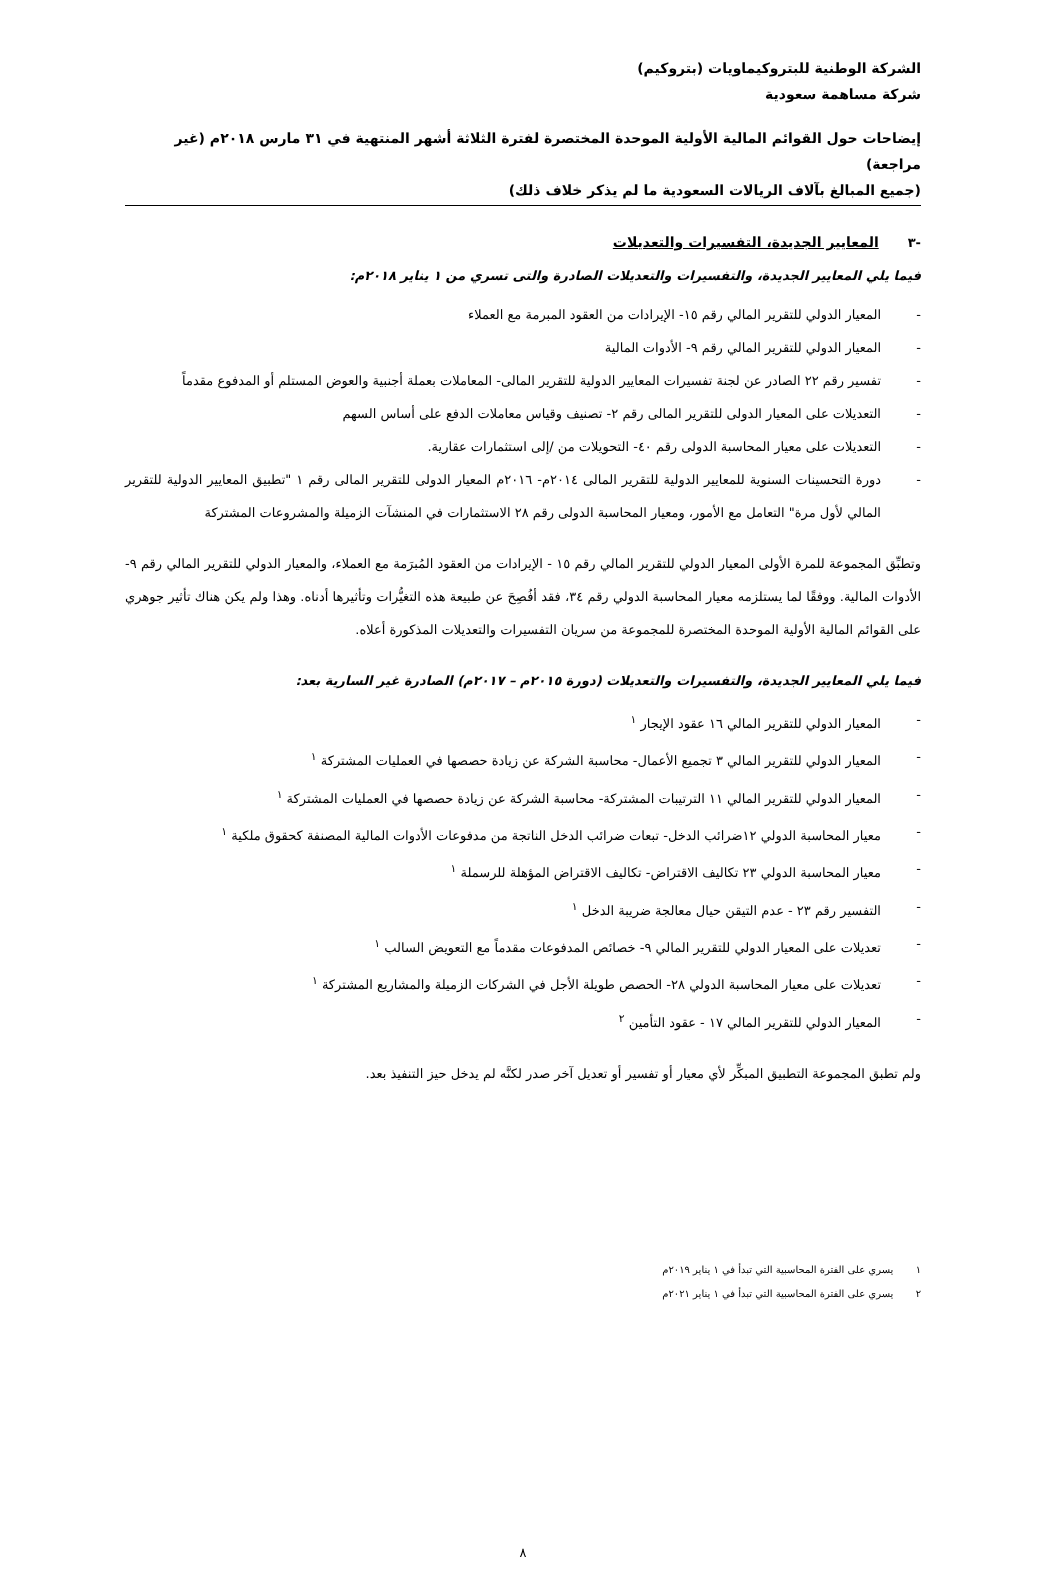الشركة الوطنية للبتروكيماويات (بتروكيم)
شركة مساهمة سعودية
إيضاحات حول القوائم المالية الأولية الموحدة المختصرة لفترة الثلاثة أشهر المنتهية في ٣١ مارس ٢٠١٨م (غير مراجعة)
(جميع المبالغ بآلاف الريالات السعودية ما لم يذكر خلاف ذلك)
-٣ المعايير الجديدة، التفسيرات والتعديلات
فيما يلي المعايير الجديدة، والتفسيرات والتعديلات الصادرة والتى تسري من ١ يناير ٢٠١٨م:
- المعيار الدولي للتقرير المالي رقم ١٥- الإيرادات من العقود المبرمة مع العملاء
- المعيار الدولي للتقرير المالي رقم ٩- الأدوات المالية
- تفسير رقم ٢٢ الصادر عن لجنة تفسيرات المعايير الدولية للتقرير المالى- المعاملات بعملة أجنبية والعوض المستلم أو المدفوع مقدماً
- التعديلات على المعيار الدولى للتقرير المالى رقم ٢- تصنيف وقياس معاملات الدفع على أساس السهم
- التعديلات على معيار المحاسبة الدولى رقم ٤٠- التحويلات من /إلى استثمارات عقارية.
- دورة التحسينات السنوية للمعايير الدولية للتقرير المالى ٢٠١٤م- ٢٠١٦م المعيار الدولى للتقرير المالى رقم ١ "تطبيق المعايير الدولية للتقرير المالي لأول مرة" التعامل مع الأمور، ومعيار المحاسبة الدولى رقم ٢٨ الاستثمارات في المنشآت الزميلة والمشروعات المشتركة
وتطبِّق المجموعة للمرة الأولى المعيار الدولي للتقرير المالي رقم ١٥ - الإيرادات من العقود المُبرَمة مع العملاء، والمعيار الدولي للتقرير المالي رقم ٩- الأدوات المالية. ووفقًا لما يستلزمه معيار المحاسبة الدولي رقم ٣٤، فقد أفُصِحَ عن طبيعة هذه التغيُّرات وتأثيرها أدناه. وهذا ولم يكن هناك تأثير جوهري على القوائم المالية الأولية الموحدة المختصرة للمجموعة من سريان التفسيرات والتعديلات المذكورة أعلاه.
فيما يلي المعايير الجديدة، والتفسيرات والتعديلات (دورة ٢٠١٥م – ٢٠١٧م) الصادرة غير السارية بعد:
- المعيار الدولي للتقرير المالي ١٦ عقود الإيجار <sup>١</sup>
- المعيار الدولي للتقرير المالي ٣ تجميع الأعمال- محاسبة الشركة عن زيادة حصصها في العمليات المشتركة <sup>١</sup>
- المعيار الدولي للتقرير المالي ١١ الترتيبات المشتركة- محاسبة الشركة عن زيادة حصصها في العمليات المشتركة <sup>١</sup>
- معيار المحاسبة الدولي ١٢ضرائب الدخل- تبعات ضرائب الدخل الناتجة من مدفوعات الأدوات المالية المصنفة كحقوق ملكية <sup>١</sup>
- معيار المحاسبة الدولي ٢٣ تكاليف الاقتراض- تكاليف الاقتراض المؤهلة للرسملة <sup>١</sup>
- التفسير رقم ٢٣ - عدم التيقن حيال معالجة ضريبة الدخل <sup>١</sup>
- تعديلات على المعيار الدولي للتقرير المالي ٩- خصائص المدفوعات مقدماً مع التعويض السالب <sup>١</sup>
- تعديلات على معيار المحاسبة الدولي ٢٨- الحصص طويلة الأجل في الشركات الزميلة والمشاريع المشتركة <sup>١</sup>
- المعيار الدولي للتقرير المالي ١٧ - عقود التأمين <sup>٢</sup>
ولم تطبق المجموعة التطبيق المبكِّر لأي معيار أو تفسير أو تعديل آخر صدر لكنَّه لم يدخل حيز التنفيذ بعد.
١ يسري على الفترة المحاسبية التي تبدأ في ١ يناير ٢٠١٩م
٢ يسري على الفترة المحاسبية التي تبدأ في ١ يناير ٢٠٢١م
٨